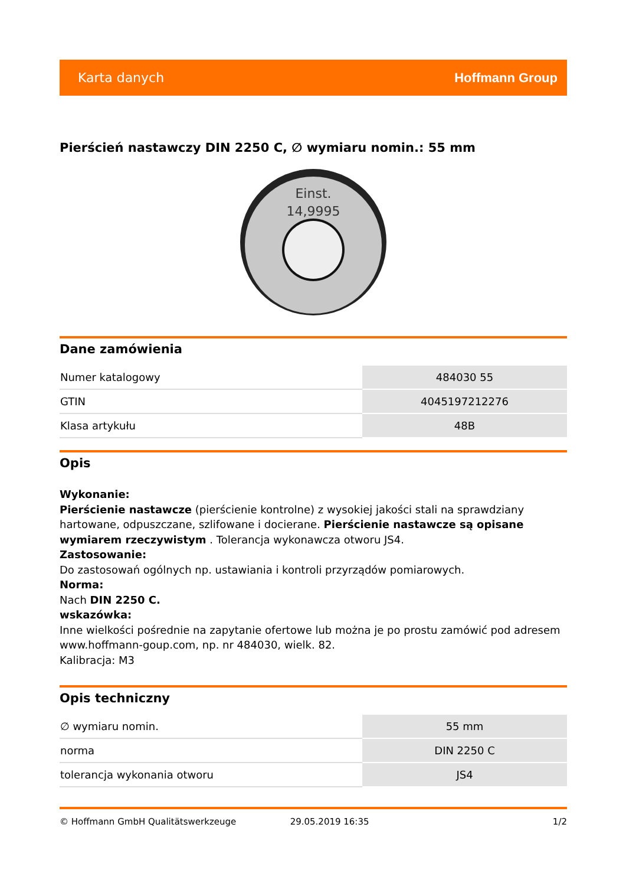Karta danych Hoffmann Group
Pierścień nastawczy DIN 2250 C, ∅ wymiaru nomin.: 55 mm
Einst.
14,9995
Dane zamówienia
| Numer katalogowy | 484030 55 |
| GTIN | 4045197212276 |
| Klasa artykułu | 48B |
Opis
Wykonanie:
Pierścienie nastawcze (pierścienie kontrolne) z wysokiej jakości stali na sprawdziany hartowane, odpuszczane, szlifowane i docierane. Pierścienie nastawcze są opisane wymiarem rzeczywistym . Tolerancja wykonawcza otworu JS4.
Zastosowanie:
Do zastosowań ogólnych np. ustawiania i kontroli przyrządów pomiarowych.
Norma:
Nach DIN 2250 C.
wskazówka:
Inne wielkości pośrednie na zapytanie ofertowe lub można je po prostu zamówić pod adresem www.hoffmann-goup.com, np. nr 484030, wielk. 82.
Kalibracja: M3
Opis techniczny
| ∅ wymiaru nomin. | 55 mm |
| norma | DIN 2250 C |
| tolerancja wykonania otworu | JS4 |
© Hoffmann GmbH Qualitätswerkzeuge 29.05.2019 16:35 1/2